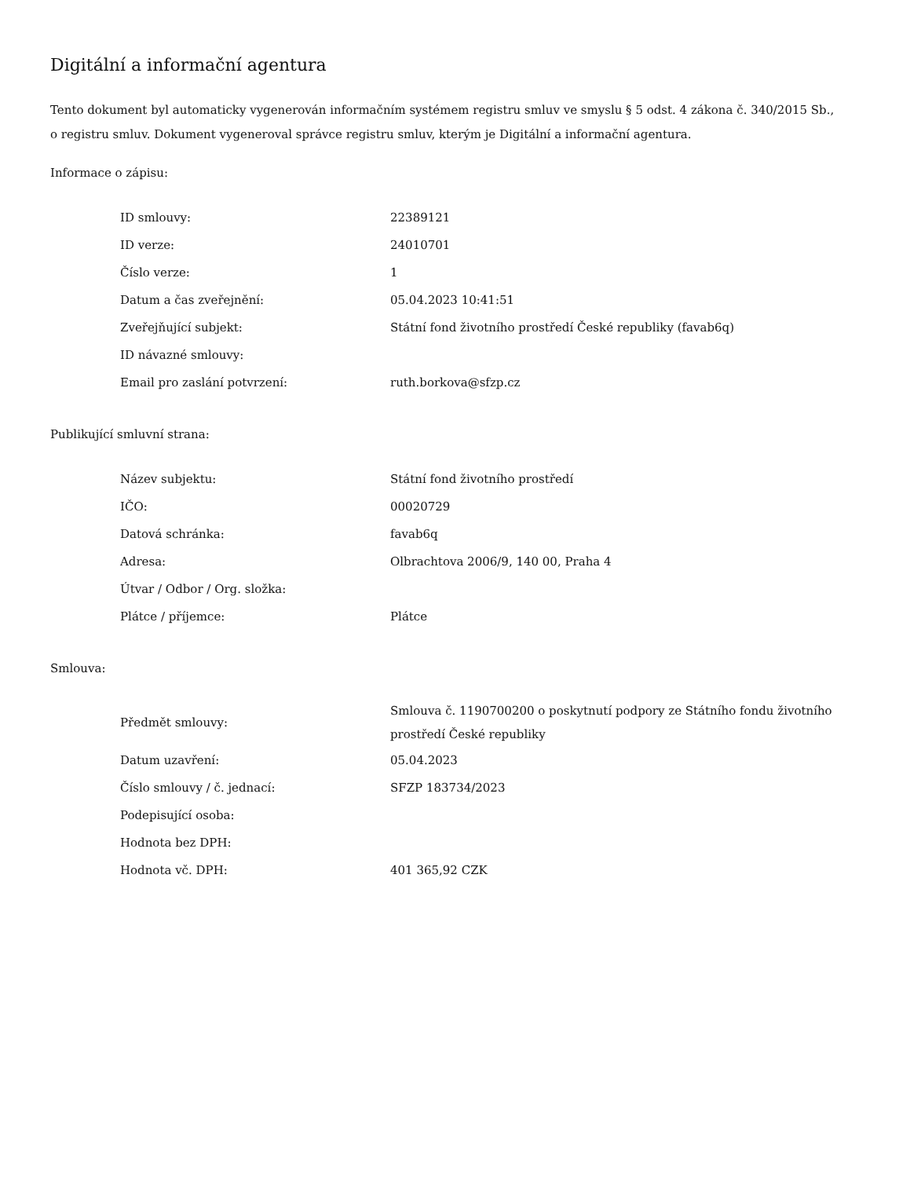Digitální a informační agentura
Tento dokument byl automaticky vygenerován informačním systémem registru smluv ve smyslu § 5 odst. 4 zákona č. 340/2015 Sb., o registru smluv. Dokument vygeneroval správce registru smluv, kterým je Digitální a informační agentura.
Informace o zápisu:
| ID smlouvy: | 22389121 |
| ID verze: | 24010701 |
| Číslo verze: | 1 |
| Datum a čas zveřejnění: | 05.04.2023 10:41:51 |
| Zveřejňující subjekt: | Státní fond životního prostředí České republiky (favab6q) |
| ID návazné smlouvy: | |
| Email pro zaslání potvrzení: | ruth.borkova@sfzp.cz |
Publikující smluvní strana:
| Název subjektu: | Státní fond životního prostředí |
| IČO: | 00020729 |
| Datová schránka: | favab6q |
| Adresa: | Olbrachtova 2006/9, 140 00, Praha 4 |
| Útvar / Odbor / Org. složka: | |
| Plátce / příjemce: | Plátce |
Smlouva:
| Předmět smlouvy: | Smlouva č. 1190700200 o poskytnutí podpory ze Státního fondu životního prostředí České republiky |
| Datum uzavření: | 05.04.2023 |
| Číslo smlouvy / č. jednací: | SFZP 183734/2023 |
| Podepisující osoba: | |
| Hodnota bez DPH: | |
| Hodnota vč. DPH: | 401 365,92 CZK |